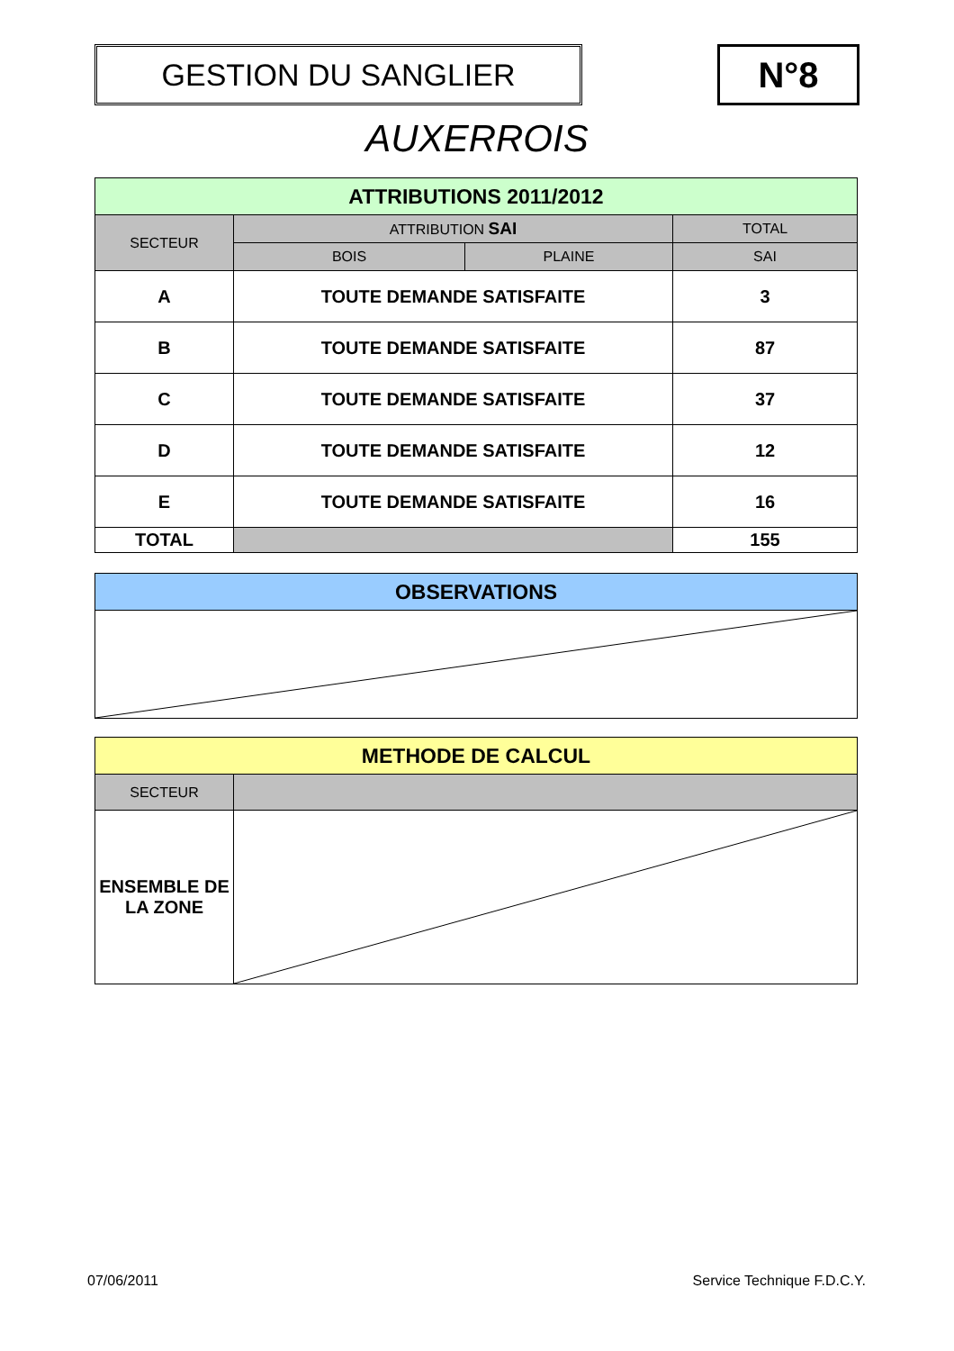GESTION DU SANGLIER N°8
AUXERROIS
| ATTRIBUTIONS 2011/2012 | | | |
| --- | --- | --- | --- |
| SECTEUR | ATTRIBUTION SAI | | TOTAL |
| | BOIS | PLAINE | SAI |
| A | TOUTE DEMANDE SATISFAITE | | 3 |
| B | TOUTE DEMANDE SATISFAITE | | 87 |
| C | TOUTE DEMANDE SATISFAITE | | 37 |
| D | TOUTE DEMANDE SATISFAITE | | 12 |
| E | TOUTE DEMANDE SATISFAITE | | 16 |
| TOTAL | | | 155 |
| OBSERVATIONS |
| --- |
| METHODE DE CALCUL | |
| --- | --- |
| SECTEUR | |
| ENSEMBLE DE LA ZONE | |
07/06/2011 Service Technique F.D.C.Y.